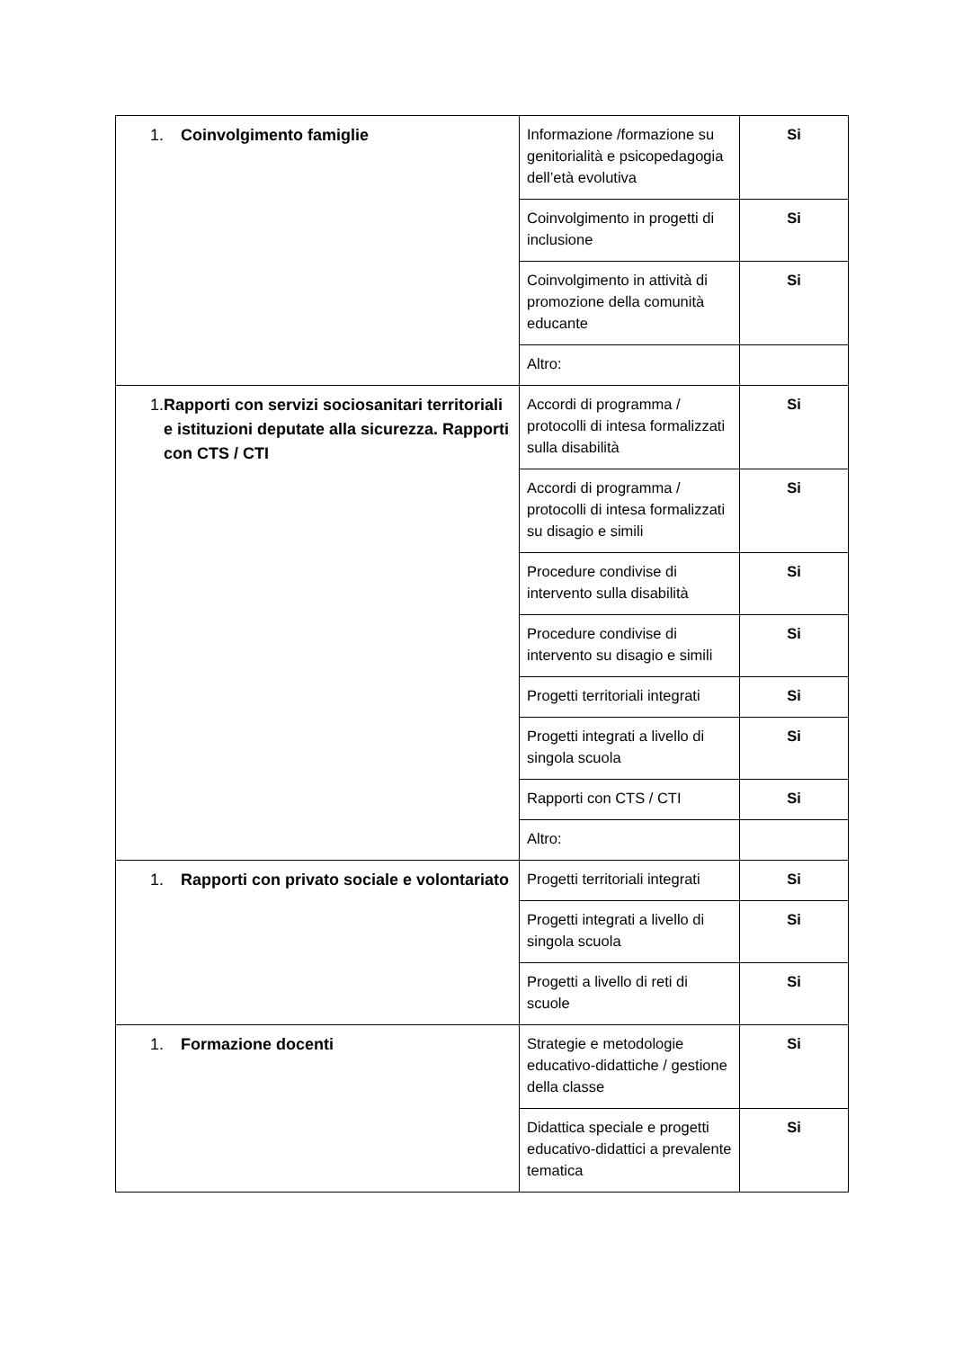| 1. Coinvolgimento famiglie | Informazione /formazione su genitorialità e psicopedagogia dell’età evolutiva | Si |
| | Coinvolgimento in progetti di inclusione | Si |
| | Coinvolgimento in attività di promozione della comunità educante | Si |
| | Altro: | |
| 1. Rapporti con servizi sociosanitari territoriali e istituzioni deputate alla sicurezza. Rapporti con CTS / CTI | Accordi di programma / protocolli di intesa formalizzati sulla disabilità | Si |
| | Accordi di programma / protocolli di intesa formalizzati su disagio e simili | Si |
| | Procedure condivise di intervento sulla disabilità | Si |
| | Procedure condivise di intervento su disagio e simili | Si |
| | Progetti territoriali integrati | Si |
| | Progetti integrati a livello di singola scuola | Si |
| | Rapporti con CTS / CTI | Si |
| | Altro: | |
| 1. Rapporti con privato sociale e volontariato | Progetti territoriali integrati | Si |
| | Progetti integrati a livello di singola scuola | Si |
| | Progetti a livello di reti di scuole | Si |
| 1. Formazione docenti | Strategie e metodologie educativo-didattiche / gestione della classe | Si |
| | Didattica speciale e progetti educativo-didattici a prevalente tematica | Si |